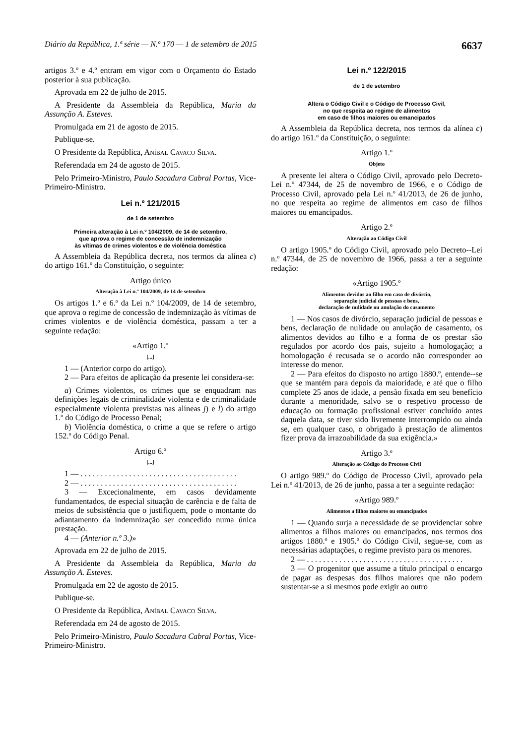Diário da República, 1.ª série — N.º 170 — 1 de setembro de 2015 6637
artigos 3.º e 4.º entram em vigor com o Orçamento do Estado posterior à sua publicação.
Aprovada em 22 de julho de 2015.
A Presidente da Assembleia da República, Maria da Assunção A. Esteves.
Promulgada em 21 de agosto de 2015.
Publique-se.
O Presidente da República, ANÍBAL CAVACO SILVA.
Referendada em 24 de agosto de 2015.
Pelo Primeiro-Ministro, Paulo Sacadura Cabral Portas, Vice-Primeiro-Ministro.
Lei n.º 121/2015
de 1 de setembro
Primeira alteração à Lei n.º 104/2009, de 14 de setembro,
que aprova o regime de concessão de indemnização
às vítimas de crimes violentos e de violência doméstica
A Assembleia da República decreta, nos termos da alínea c) do artigo 161.º da Constituição, o seguinte:
Artigo único
Alteração à Lei n.º 104/2009, de 14 de setembro
Os artigos 1.º e 6.º da Lei n.º 104/2009, de 14 de setembro, que aprova o regime de concessão de indemnização às vítimas de crimes violentos e de violência doméstica, passam a ter a seguinte redação:
«Artigo 1.º
[...]
1 — (Anterior corpo do artigo).
2 — Para efeitos de aplicação da presente lei considera-se:
a) Crimes violentos, os crimes que se enquadram nas definições legais de criminalidade violenta e de criminalidade especialmente violenta previstas nas alíneas j) e l) do artigo 1.º do Código de Processo Penal;
b) Violência doméstica, o crime a que se refere o artigo 152.º do Código Penal.
Artigo 6.º
[...]
1 — . . . . . . . . . . . . . . . . . . . . . . . . . . . . . . . . . . . . . . .
2 — . . . . . . . . . . . . . . . . . . . . . . . . . . . . . . . . . . . . . . .
3 — Excecionalmente, em casos devidamente fundamentados, de especial situação de carência e de falta de meios de subsistência que o justifiquem, pode o montante do adiantamento da indemnização ser concedido numa única prestação.
4 — (Anterior n.º 3.)»
Aprovada em 22 de julho de 2015.
A Presidente da Assembleia da República, Maria da Assunção A. Esteves.
Promulgada em 22 de agosto de 2015.
Publique-se.
O Presidente da República, ANÍBAL CAVACO SILVA.
Referendada em 24 de agosto de 2015.
Pelo Primeiro-Ministro, Paulo Sacadura Cabral Portas, Vice-Primeiro-Ministro.
Lei n.º 122/2015
de 1 de setembro
Altera o Código Civil e o Código de Processo Civil,
no que respeita ao regime de alimentos
em caso de filhos maiores ou emancipados
A Assembleia da República decreta, nos termos da alínea c) do artigo 161.º da Constituição, o seguinte:
Artigo 1.º
Objeto
A presente lei altera o Código Civil, aprovado pelo Decreto-Lei n.º 47344, de 25 de novembro de 1966, e o Código de Processo Civil, aprovado pela Lei n.º 41/2013, de 26 de junho, no que respeita ao regime de alimentos em caso de filhos maiores ou emancipados.
Artigo 2.º
Alteração ao Código Civil
O artigo 1905.º do Código Civil, aprovado pelo Decreto--Lei n.º 47344, de 25 de novembro de 1966, passa a ter a seguinte redação:
«Artigo 1905.º
Alimentos devidos ao filho em caso de divórcio,
separação judicial de pessoas e bens,
declaração de nulidade ou anulação do casamento
1 — Nos casos de divórcio, separação judicial de pessoas e bens, declaração de nulidade ou anulação de casamento, os alimentos devidos ao filho e a forma de os prestar são regulados por acordo dos pais, sujeito a homologação; a homologação é recusada se o acordo não corresponder ao interesse do menor.
2 — Para efeitos do disposto no artigo 1880.º, entende--se que se mantém para depois da maioridade, e até que o filho complete 25 anos de idade, a pensão fixada em seu benefício durante a menoridade, salvo se o respetivo processo de educação ou formação profissional estiver concluído antes daquela data, se tiver sido livremente interrompido ou ainda se, em qualquer caso, o obrigado à prestação de alimentos fizer prova da irrazoabilidade da sua exigência.»
Artigo 3.º
Alteração ao Código do Processo Civil
O artigo 989.º do Código de Processo Civil, aprovado pela Lei n.º 41/2013, de 26 de junho, passa a ter a seguinte redação:
«Artigo 989.º
Alimentos a filhos maiores ou emancipados
1 — Quando surja a necessidade de se providenciar sobre alimentos a filhos maiores ou emancipados, nos termos dos artigos 1880.º e 1905.º do Código Civil, segue-se, com as necessárias adaptações, o regime previsto para os menores.
2 — . . . . . . . . . . . . . . . . . . . . . . . . . . . . . . . . . . . . . . .
3 — O progenitor que assume a título principal o encargo de pagar as despesas dos filhos maiores que não podem sustentar-se a si mesmos pode exigir ao outro